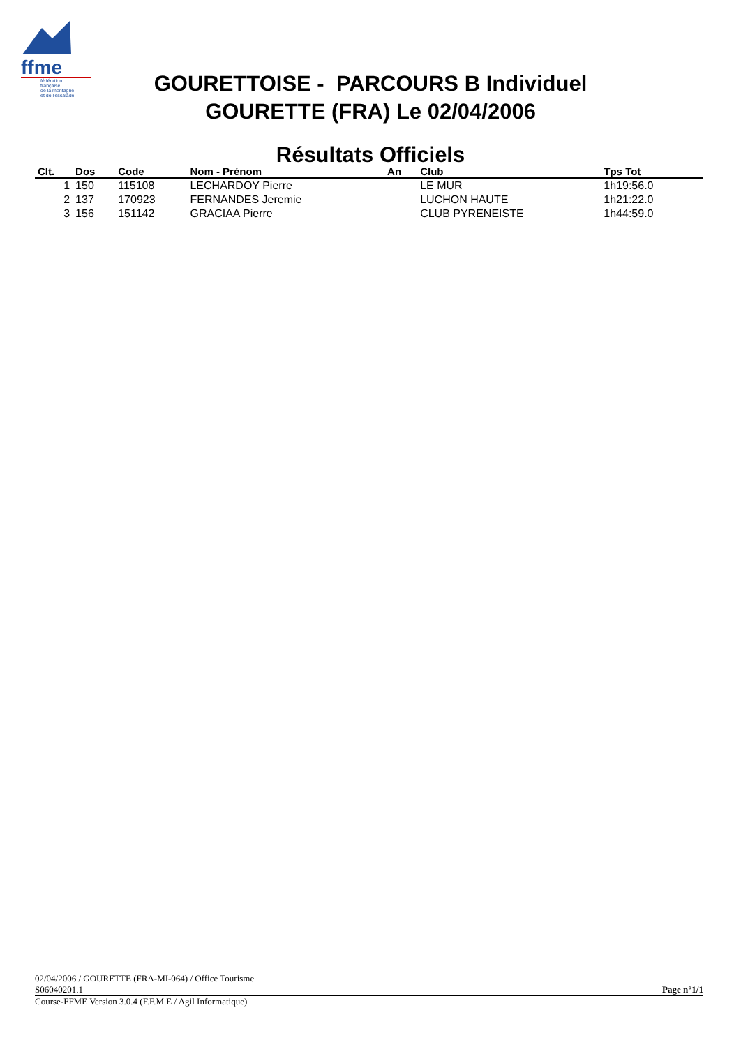ffme
fédération
française
de la montagne
et de l'escalade
GOURETTOISE - PARCOURS B Individuel
GOURETTE (FRA) Le 02/04/2006
Résultats Officiels
| Clt. | Dos | Code | Nom - Prénom | An | Club | Tps Tot | |
| --- | --- | --- | --- | --- | --- | --- | --- |
| 1 | 150 | 115108 | LECHARDOY Pierre | | LE MUR | 1h19:56.0 | |
| 2 | 137 | 170923 | FERNANDES Jeremie | | LUCHON HAUTE | 1h21:22.0 | |
| 3 | 156 | 151142 | GRACIAA Pierre | | CLUB PYRENEISTE | 1h44:59.0 | |
02/04/2006 / GOURETTE (FRA-MI-064) / Office Tourisme
S06040201.1 Page n°1/1
Course-FFME Version 3.0.4 (F.F.M.E / Agil Informatique)